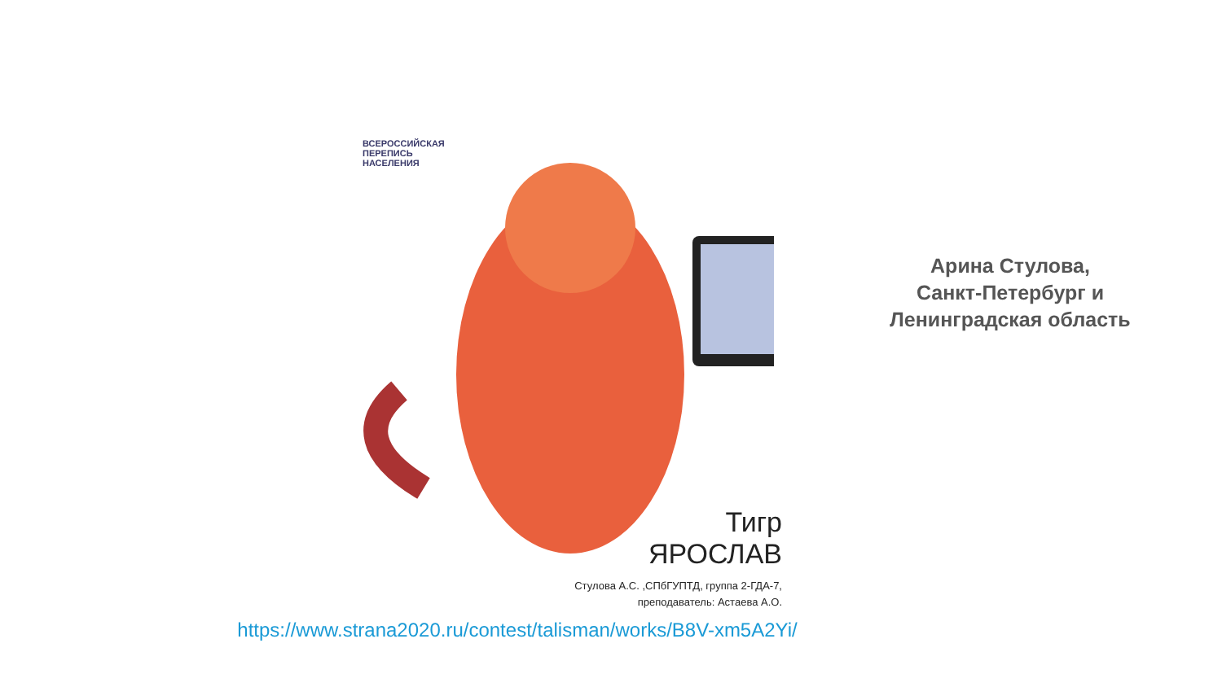ВСЕРОССИЙСКАЯ
ПЕРЕПИСЬ
НАСЕЛЕНИЯ
Тигр
ЯРОСЛАВ
Стулова А.С. ,СПбГУПТД, группа 2-ГДА-7,
преподаватель: Астаева А.О.
Арина Стулова,
Санкт-Петербург и
Ленинградская область
https://www.strana2020.ru/contest/talisman/works/B8V-xm5A2Yi/